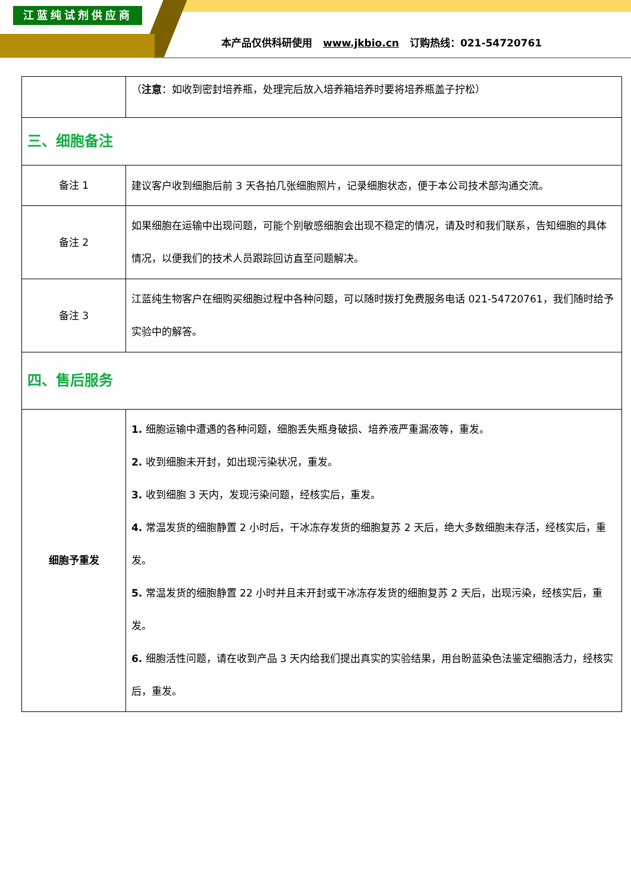江蓝纯试剂供应商
本产品仅供科研使用 www.jkbio.cn 订购热线：021-54720761
| | （ 注意 ：如收到密封培养瓶，处理完后放入培养箱培养时要将培养瓶盖子拧松） |
| 三、细胞备注 | |
| 备注 1 | 建议客户收到细胞后前 3 天各拍几张细胞照片，记录细胞状态，便于本公司技术部沟通交流。 |
| 备注 2 | 如果细胞在运输中出现问题，可能个别敏感细胞会出现不稳定的情况，请及时和我们联系，告知细胞的具体情况，以便我们的技术人员跟踪回访直至问题解决。 |
| 备注 3 | 江蓝纯生物客户在细购买细胞过程中各种问题，可以随时拨打免费服务电话 021-54720761，我们随时给予实验中的解答。 |
| 四、售后服务 | |
| 细胞予重发 | 1. 细胞运输中遭遇的各种问题，细胞丢失瓶身破损、培养液严重漏液等，重发。 2. 收到细胞未开封，如出现污染状况，重发。 3. 收到细胞 3 天内，发现污染问题，经核实后，重发。 4. 常温发货的细胞静置 2 小时后，干冰冻存发货的细胞复苏 2 天后，绝大多数细胞未存活，经核实后，重发。 5. 常温发货的细胞静置 22 小时并且未开封或干冰冻存发货的细胞复苏 2 天后，出现污染，经核实后，重发。 6. 细胞活性问题，请在收到产品 3 天内给我们提出真实的实验结果，用台盼蓝染色法鉴定细胞活力，经核实后，重发。 |